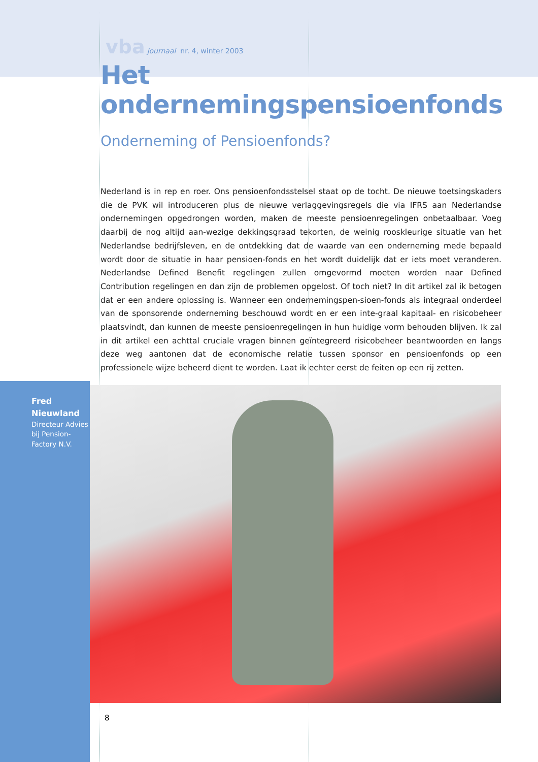vba journaal nr. 4, winter 2003
Het ondernemingspensioenfonds
Onderneming of Pensioenfonds?
Nederland is in rep en roer. Ons pensioenfondsstelsel staat op de tocht. De nieuwe toetsingskaders die de PVK wil introduceren plus de nieuwe verlaggevingsregels die via IFRS aan Nederlandse ondernemingen opgedrongen worden, maken de meeste pensioenregelingen onbetaalbaar. Voeg daarbij de nog altijd aan-wezige dekkingsgraad tekorten, de weinig rooskleurige situatie van het Nederlandse bedrijfsleven, en de ontdekking dat de waarde van een onderneming mede bepaald wordt door de situatie in haar pensioen-fonds en het wordt duidelijk dat er iets moet veranderen. Nederlandse Defined Benefit regelingen zullen omgevormd moeten worden naar Defined Contribution regelingen en dan zijn de problemen opgelost. Of toch niet? In dit artikel zal ik betogen dat er een andere oplossing is. Wanneer een ondernemingspen-sioen-fonds als integraal onderdeel van de sponsorende onderneming beschouwd wordt en er een inte-graal kapitaal- en risicobeheer plaatsvindt, dan kunnen de meeste pensioenregelingen in hun huidige vorm behouden blijven. Ik zal in dit artikel een achttal cruciale vragen binnen geïntegreerd risicobeheer beantwoorden en langs deze weg aantonen dat de economische relatie tussen sponsor en pensioenfonds op een professionele wijze beheerd dient te worden. Laat ik echter eerst de feiten op een rij zetten.
Fred
Nieuwland
Directeur Advies bij Pension-Factory N.V.
8